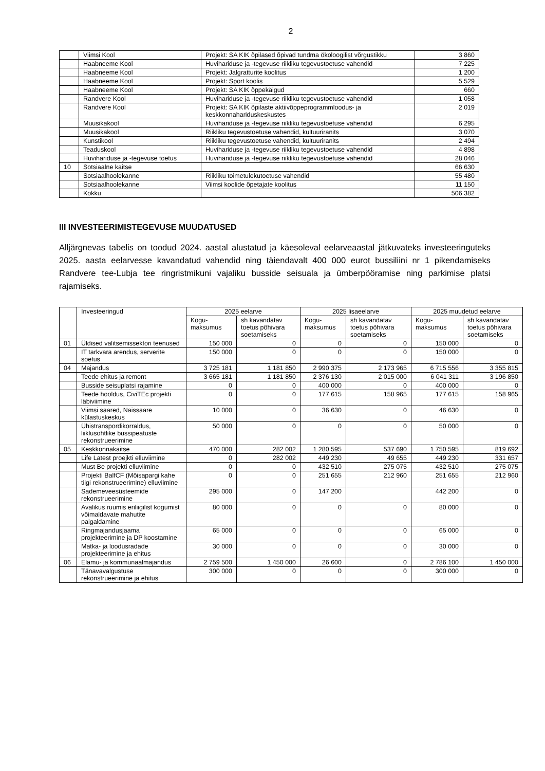2
| | Viimsi Kool | Projekt: SA KIK õpilased õpivad tundma ökoloogilist võrgustikku | 3 860 |
| | Haabneeme Kool | Huvihariduse ja -tegevuse riikliku tegevustoetuse vahendid | 7 225 |
| | Haabneeme Kool | Projekt: Jalgratturite koolitus | 1 200 |
| | Haabneeme Kool | Projekt: Sport koolis | 5 529 |
| | Haabneeme Kool | Projekt: SA KIK õppekäigud | 660 |
| | Randvere Kool | Huvihariduse ja -tegevuse riikliku tegevustoetuse vahendid | 1 058 |
| | Randvere Kool | Projekt: SA KIK õpilaste aktiivõppeprogrammloodus- ja keskkonnahariduskeskustes | 2 019 |
| | Muusikakool | Huvihariduse ja -tegevuse riikliku tegevustoetuse vahendid | 6 295 |
| | Muusikakool | Riikliku tegevustoetuse vahendid, kultuuriranits | 3 070 |
| | Kunstikool | Riikliku tegevustoetuse vahendid, kultuuriranits | 2 494 |
| | Teaduskool | Huvihariduse ja -tegevuse riikliku tegevustoetuse vahendid | 4 898 |
| | Huvihariduse ja -tegevuse toetus | Huvihariduse ja -tegevuse riikliku tegevustoetuse vahendid | 28 046 |
| 10 | Sotsiaalne kaitse | | 66 630 |
| | Sotsiaalhoolekanne | Riikliku toimetulekutoetuse vahendid | 55 480 |
| | Sotsiaalhoolekanne | Viimsi koolide õpetajate koolitus | 11 150 |
| | Kokku | | 506 382 |
III INVESTEERIMISTEGEVUSE MUUDATUSED
Alljärgnevas tabelis on toodud 2024. aastal alustatud ja käesoleval eelarveaastal jätkuvateks investeeringuteks 2025. aasta eelarvesse kavandatud vahendid ning täiendavalt 400 000 eurot bussiliini nr 1 pikendamiseks Randvere tee-Lubja tee ringristmikuni vajaliku busside seisuala ja ümberpööramise ning parkimise platsi rajamiseks.
| | Investeeringud | 2025 eelarve | | 2025 lisaeelarve | | 2025 muudetud eelarve | |
| | | Kogu- maksumus | sh kavandatav toetus põhivara soetamiseks | Kogu- maksumus | sh kavandatav toetus põhivara soetamiseks | Kogu- maksumus | sh kavandatav toetus põhivara soetamiseks |
| 01 | Üldised valitsemissektori teenused | 150 000 | 0 | 0 | 0 | 150 000 | 0 |
| | IT tarkvara arendus, serverite soetus | 150 000 | 0 | 0 | 0 | 150 000 | 0 |
| 04 | Majandus | 3 725 181 | 1 181 850 | 2 990 375 | 2 173 965 | 6 715 556 | 3 355 815 |
| | Teede ehitus ja remont | 3 665 181 | 1 181 850 | 2 376 130 | 2 015 000 | 6 041 311 | 3 196 850 |
| | Busside seisuplatsi rajamine | 0 | 0 | 400 000 | 0 | 400 000 | 0 |
| | Teede hooldus, CiviTEc projekti läbiviimine | 0 | 0 | 177 615 | 158 965 | 177 615 | 158 965 |
| | Viimsi saared, Naissaare külastuskeskus | 10 000 | 0 | 36 630 | 0 | 46 630 | 0 |
| | Ühistranspordikorraldus, liiklusohtlike bussipeatuste rekonstrueerimine | 50 000 | 0 | 0 | 0 | 50 000 | 0 |
| 05 | Keskkonnakaitse | 470 000 | 282 002 | 1 280 595 | 537 690 | 1 750 595 | 819 692 |
| | Life Latest proejkti elluviimine | 0 | 282 002 | 449 230 | 49 655 | 449 230 | 331 657 |
| | Must Be projekti elluviimine | 0 | 0 | 432 510 | 275 075 | 432 510 | 275 075 |
| | Projekti BalfCF (Mõisapargi kahe tiigi rekonstrueerimine) elluviimine | 0 | 0 | 251 655 | 212 960 | 251 655 | 212 960 |
| | Sademeveesüsteemide rekonstrueerimine | 295 000 | 0 | 147 200 | | 442 200 | 0 |
| | Avalikus ruumis eriliigilist kogumist võimaldavate mahutite paigaldamine | 80 000 | 0 | 0 | 0 | 80 000 | 0 |
| | Ringmajandusjaama projekteerimine ja DP koostamine | 65 000 | 0 | 0 | 0 | 65 000 | 0 |
| | Matka- ja loodusradade projekteerimine ja ehitus | 30 000 | 0 | 0 | 0 | 30 000 | 0 |
| 06 | Elamu- ja kommunaalmajandus | 2 759 500 | 1 450 000 | 26 600 | 0 | 2 786 100 | 1 450 000 |
| | Tänavavalgustuse rekonstrueerimine ja ehitus | 300 000 | 0 | 0 | 0 | 300 000 | 0 |